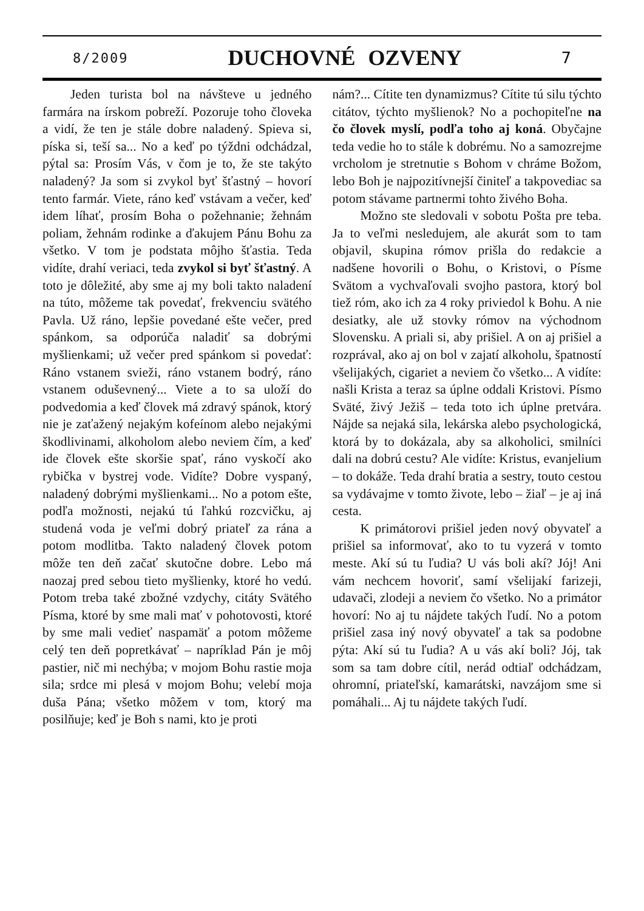8/2009 DUCHOVNÉ OZVENY 7
Jeden turista bol na návšteve u jedného farmára na írskom pobreží. Pozoruje toho človeka a vidí, že ten je stále dobre naladený. Spieva si, píska si, teší sa... No a keď po týždni odchádzal, pýtal sa: Prosím Vás, v čom je to, že ste takýto naladený? Ja som si zvykol byť šťastný – hovorí tento farmár. Viete, ráno keď vstávam a večer, keď idem líhať, prosím Boha o požehnanie; žehnám poliam, žehnám rodinke a ďakujem Pánu Bohu za všetko. V tom je podstata môjho šťastia. Teda vidíte, drahí veriaci, teda zvykol si byť šťastný. A toto je dôležité, aby sme aj my boli takto naladení na túto, môžeme tak povedať, frekvenciu svätého Pavla. Už ráno, lepšie povedané ešte večer, pred spánkom, sa odporúča naladiť sa dobrými myšlienkami; už večer pred spánkom si povedať: Ráno vstanem svieži, ráno vstanem bodrý, ráno vstanem oduševnený... Viete a to sa uloží do podvedomia a keď človek má zdravý spánok, ktorý nie je zaťažený nejakým kofeínom alebo nejakými škodlivinami, alkoholom alebo neviem čím, a keď ide človek ešte skoršie spať, ráno vyskočí ako rybička v bystrej vode. Vidíte? Dobre vyspaný, naladený dobrými myšlienkami... No a potom ešte, podľa možnosti, nejakú tú ľahkú rozcvičku, aj studená voda je veľmi dobrý priateľ za rána a potom modlitba. Takto naladený človek potom môže ten deň začať skutočne dobre. Lebo má naozaj pred sebou tieto myšlienky, ktoré ho vedú. Potom treba také zbožné vzdychy, citáty Svätého Písma, ktoré by sme mali mať v pohotovosti, ktoré by sme mali vedieť naspamäť a potom môžeme celý ten deň popretkávať – napríklad Pán je môj pastier, nič mi nechýba; v mojom Bohu rastie moja sila; srdce mi plesá v mojom Bohu; velebí moja duša Pána; všetko môžem v tom, ktorý ma posilňuje; keď je Boh s nami, kto je proti
nám?... Cítite ten dynamizmus? Cítite tú silu týchto citátov, týchto myšlienok? No a pochopiteľne na čo človek myslí, podľa toho aj koná. Obyčajne teda vedie ho to stále k dobrému. No a samozrejme vrcholom je stretnutie s Bohom v chráme Božom, lebo Boh je najpozitívnejší činiteľ a takpovediac sa potom stávame partnermi tohto živého Boha.
Možno ste sledovali v sobotu Pošta pre teba. Ja to veľmi nesledujem, ale akurát som to tam objavil, skupina rómov prišla do redakcie a nadšene hovorili o Bohu, o Kristovi, o Písme Svätom a vychvaľovali svojho pastora, ktorý bol tiež róm, ako ich za 4 roky priviedol k Bohu. A nie desiatky, ale už stovky rómov na východnom Slovensku. A priali si, aby prišiel. A on aj prišiel a rozprával, ako aj on bol v zajatí alkoholu, špatností všelijakých, cigariet a neviem čo všetko... A vidíte: našli Krista a teraz sa úplne oddali Kristovi. Písmo Sväté, živý Ježiš – teda toto ich úplne pretvára. Nájde sa nejaká sila, lekárska alebo psychologická, ktorá by to dokázala, aby sa alkoholici, smilníci dali na dobrú cestu? Ale vidíte: Kristus, evanjelium – to dokáže. Teda drahí bratia a sestry, touto cestou sa vydávajme v tomto živote, lebo – žiaľ – je aj iná cesta.
K primátorovi prišiel jeden nový obyvateľ a prišiel sa informovať, ako to tu vyzerá v tomto meste. Akí sú tu ľudia? U vás boli akí? Jój! Ani vám nechcem hovoriť, samí všelijakí farizeji, udavači, zlodeji a neviem čo všetko. No a primátor hovorí: No aj tu nájdete takých ľudí. No a potom prišiel zasa iný nový obyvateľ a tak sa podobne pýta: Akí sú tu ľudia? A u vás akí boli? Jój, tak som sa tam dobre cítil, nerád odtiaľ odchádzam, ohromní, priateľskí, kamarátski, navzájom sme si pomáhali... Aj tu nájdete takých ľudí.